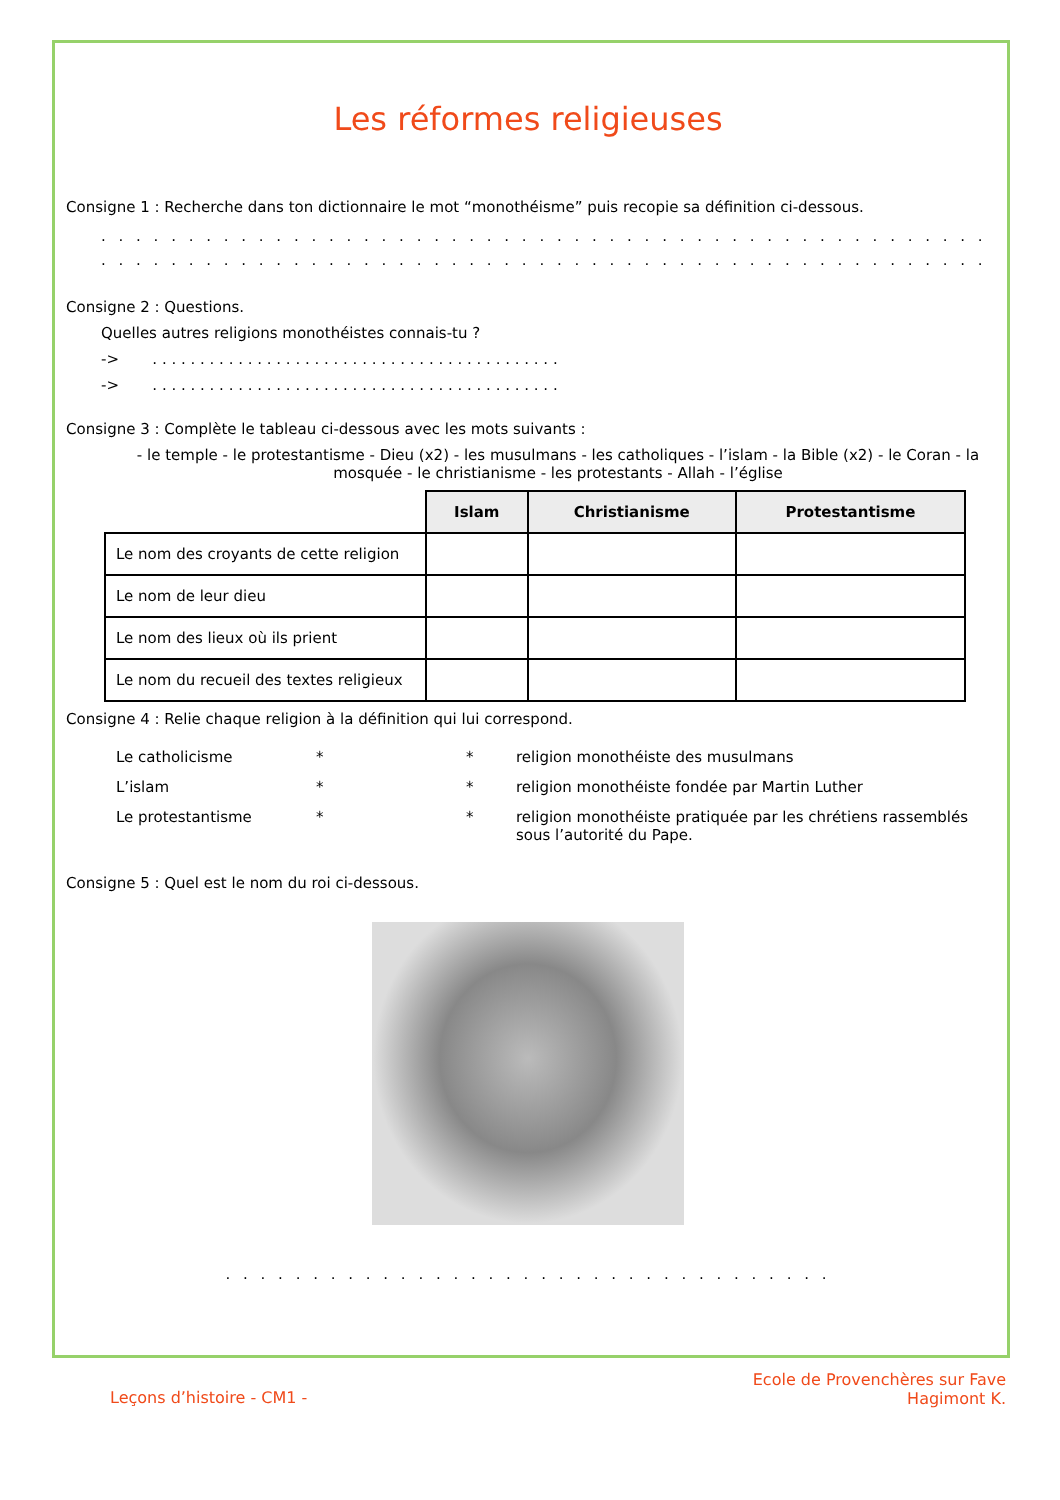Les réformes religieuses
Consigne 1 : Recherche dans ton dictionnaire le mot “monothéisme” puis recopie sa définition ci-dessous.
. . . . . . . . . . . . . . . . . . . . . . . . . . . . . . . . . . . . . . . . . . . . . . . . . . . . . . . . . . . . . . . . . . . . . . . . . . . . . . . . . . . .
. . . . . . . . . . . . . . . . . . . . . . . . . . . . . . . . . . . . . . . . . . . . . . . . . . . . . . . . . . . . . . . . . . . . . . . . . . . . . . . . . . . .
Consigne 2 : Questions.
Quelles autres religions monothéistes connais-tu ?
-> . . . . . . . . . . . . . . . . . . . . . . . . . . . . . . . . . . . . . . . . . . .
-> . . . . . . . . . . . . . . . . . . . . . . . . . . . . . . . . . . . . . . . . . . .
Consigne 3 : Complète le tableau ci-dessous avec les mots suivants :
- le temple - le protestantisme - Dieu (x2) - les musulmans - les catholiques - l’islam - la Bible (x2) - le Coran - la mosquée - le christianisme - les protestants - Allah - l’église
| | Islam | Christianisme | Protestantisme |
| Le nom des croyants de cette religion | | | |
| Le nom de leur dieu | | | |
| Le nom des lieux où ils prient | | | |
| Le nom du recueil des textes religieux | | | |
Consigne 4 : Relie chaque religion à la définition qui lui correspond.
Le catholicisme * * religion monothéiste des musulmans L’islam * * religion monothéiste fondée par Martin Luther Le protestantisme * * religion monothéiste pratiquée par les chrétiens rassemblés sous l’autorité du Pape.
Consigne 5 : Quel est le nom du roi ci-dessous.
. . . . . . . . . . . . . . . . . . . . . . . . . . . . . . . . . . .
Leçons d’histoire - CM1 -
Ecole de Provenchères sur Fave
Hagimont K.